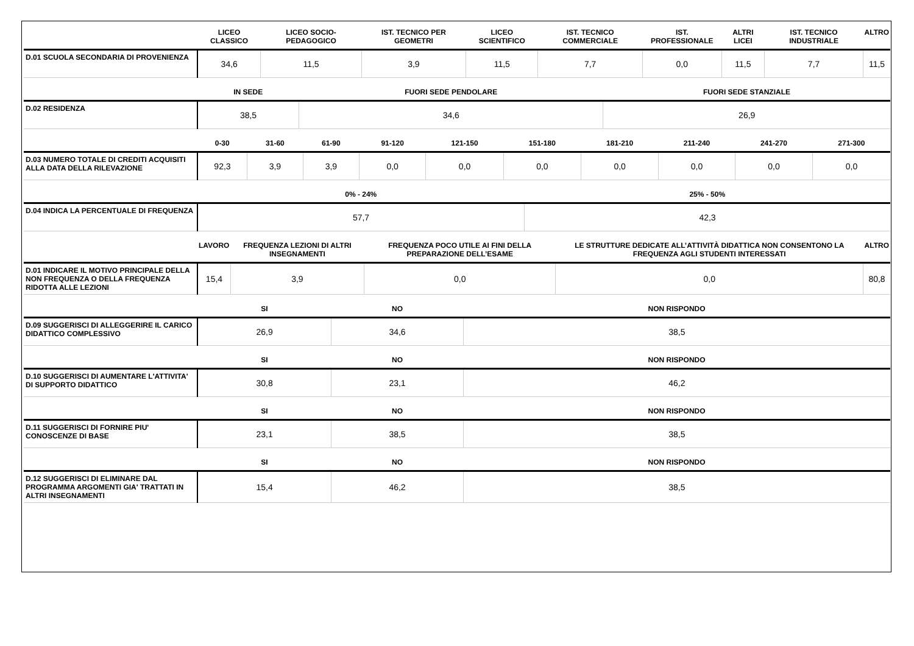| | LICEO CLASSICO | LICEO SOCIO-PEDAGOGICO | IST. TECNICO PER GEOMETRI | LICEO SCIENTIFICO | IST. TECNICO COMMERCIALE | IST. PROFESSIONALE | ALTRI LICEI | IST. TECNICO INDUSTRIALE | ALTRO |
| --- | --- | --- | --- | --- | --- | --- | --- | --- | --- |
| D.01 SCUOLA SECONDARIA DI PROVENIENZA | 34,6 | 11,5 | 3,9 | 11,5 | 7,7 | 0,0 | 11,5 | 7,7 | 11,5 |
| | IN SEDE | FUORI SEDE PENDOLARE | FUORI SEDE STANZIALE |
| --- | --- | --- | --- |
| D.02 RESIDENZA | 38,5 | 34,6 | 26,9 |
| | 0-30 | 31-60 | 61-90 | 91-120 | 121-150 | 151-180 | 181-210 | 211-240 | 241-270 | 271-300 |
| --- | --- | --- | --- | --- | --- | --- | --- | --- | --- | --- |
| D.03 NUMERO TOTALE DI CREDITI ACQUISITI ALLA DATA DELLA RILEVAZIONE | 92,3 | 3,9 | 3,9 | 0,0 | 0,0 | 0,0 | 0,0 | 0,0 | 0,0 | 0,0 |
| | 0% - 24% | 25% - 50% |
| --- | --- | --- |
| D.04 INDICA LA PERCENTUALE DI FREQUENZA | 57,7 | 42,3 |
| | LAVORO | FREQUENZA LEZIONI DI ALTRI INSEGNAMENTI | FREQUENZA POCO UTILE AI FINI DELLA PREPARAZIONE DELL’ESAME | LE STRUTTURE DEDICATE ALL’ATTIVITÀ DIDATTICA NON CONSENTONO LA FREQUENZA AGLI STUDENTI INTERESSATI | ALTRO |
| --- | --- | --- | --- | --- | --- |
| D.01 INDICARE IL MOTIVO PRINCIPALE DELLA NON FREQUENZA O DELLA FREQUENZA RIDOTTA ALLE LEZIONI | 15,4 | 3,9 | 0,0 | 0,0 | 80,8 |
| | SI | NO | NON RISPONDO |
| --- | --- | --- | --- |
| D.09 SUGGERISCI DI ALLEGGERIRE IL CARICO DIDATTICO COMPLESSIVO | 26,9 | 34,6 | 38,5 |
| | SI | NO | NON RISPONDO |
| --- | --- | --- | --- |
| D.10 SUGGERISCI DI AUMENTARE L'ATTIVITA' DI SUPPORTO DIDATTICO | 30,8 | 23,1 | 46,2 |
| | SI | NO | NON RISPONDO |
| --- | --- | --- | --- |
| D.11 SUGGERISCI DI FORNIRE PIU' CONOSCENZE DI BASE | 23,1 | 38,5 | 38,5 |
| | SI | NO | NON RISPONDO |
| --- | --- | --- | --- |
| D.12 SUGGERISCI DI ELIMINARE DAL PROGRAMMA ARGOMENTI GIA' TRATTATI IN ALTRI INSEGNAMENTI | 15,4 | 46,2 | 38,5 |